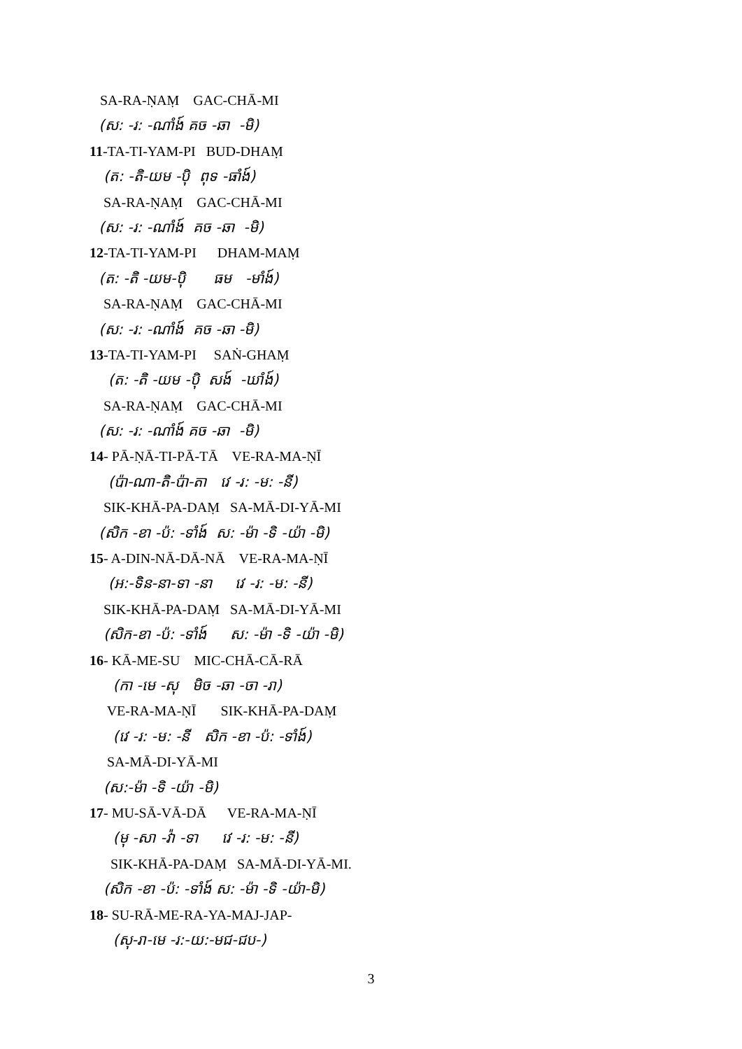SA-RA-ṆAṂ GAC-CHĀ-MI
(ស: -រ: -ណាំង៍ គច -ឆា -មិ)
11-TA-TI-YAM-PI BUD-DHAṂ
(ត: -តិ-យម -ប៉ិ ពុទ -ធាំង៍)
SA-RA-ṆAṂ GAC-CHĀ-MI
(ស: -រ: -ណាំង៍ គច -ឆា -មិ)
12-TA-TI-YAM-PI DHAM-MAṂ
(ត: -តិ -យម-ប៉ិ ធម -មាំង៍)
SA-RA-ṆAṂ GAC-CHĀ-MI
(ស: -រ: -ណាំង៍ គច -ឆា -មិ)
13-TA-TI-YAM-PI SAṄ-GHAṂ
(ត: -តិ -យម -ប៉ិ សង៍ -ឃាំង៍)
SA-RA-ṆAṂ GAC-CHĀ-MI
(ស: -រ: -ណាំង៍ គច -ឆា -មិ)
14- PĀ-ṆĀ-TI-PĀ-TĀ VE-RA-MA-ṆĪ
(ប៉ា-ណា-តិ-ប៉ា-តា វេ -រ: -ម: -នី)
SIK-KHĀ-PA-DAṂ SA-MĀ-DI-YĀ-MI
(សិក -ខា -ប៉: -ទាំង៍ ស: -ម៉ា -ទិ -យ៉ា -មិ)
15- A-DIN-NĀ-DĀ-NĀ VE-RA-MA-ṆĪ
(អ:-ទិន-នា-ទា -នា វេ -រ: -ម: -នី)
SIK-KHĀ-PA-DAṂ SA-MĀ-DI-YĀ-MI
(សិក-ខា -ប៉: -ទាំង៍ ស: -ម៉ា -ទិ -យ៉ា -មិ)
16- KĀ-ME-SU MIC-CHĀ-CĀ-RĀ
(កា -មេ -សុ មិច -ឆា -ចា -រា)
VE-RA-MA-ṆĪ SIK-KHĀ-PA-DAṂ
(វេ -រ: -ម: -នី សិក -ខា -ប៉: -ទាំង៍)
SA-MĀ-DI-YĀ-MI
(ស:-ម៉ា -ទិ -យ៉ា -មិ)
17- MU-SĀ-VĀ-DĀ VE-RA-MA-ṆĪ
(មុ -សា -វ៉ា -ទា វេ -រ: -ម: -នី)
SIK-KHĀ-PA-DAṂ SA-MĀ-DI-YĀ-MI.
(សិក -ខា -ប៉: -ទាំង៍ ស: -ម៉ា -ទិ -យ៉ា-មិ)
18- SU-RĀ-ME-RA-YA-MAJ-JAP-
(សុ-រា-មេ -រ:-យ:-មជ-ជប-)
3